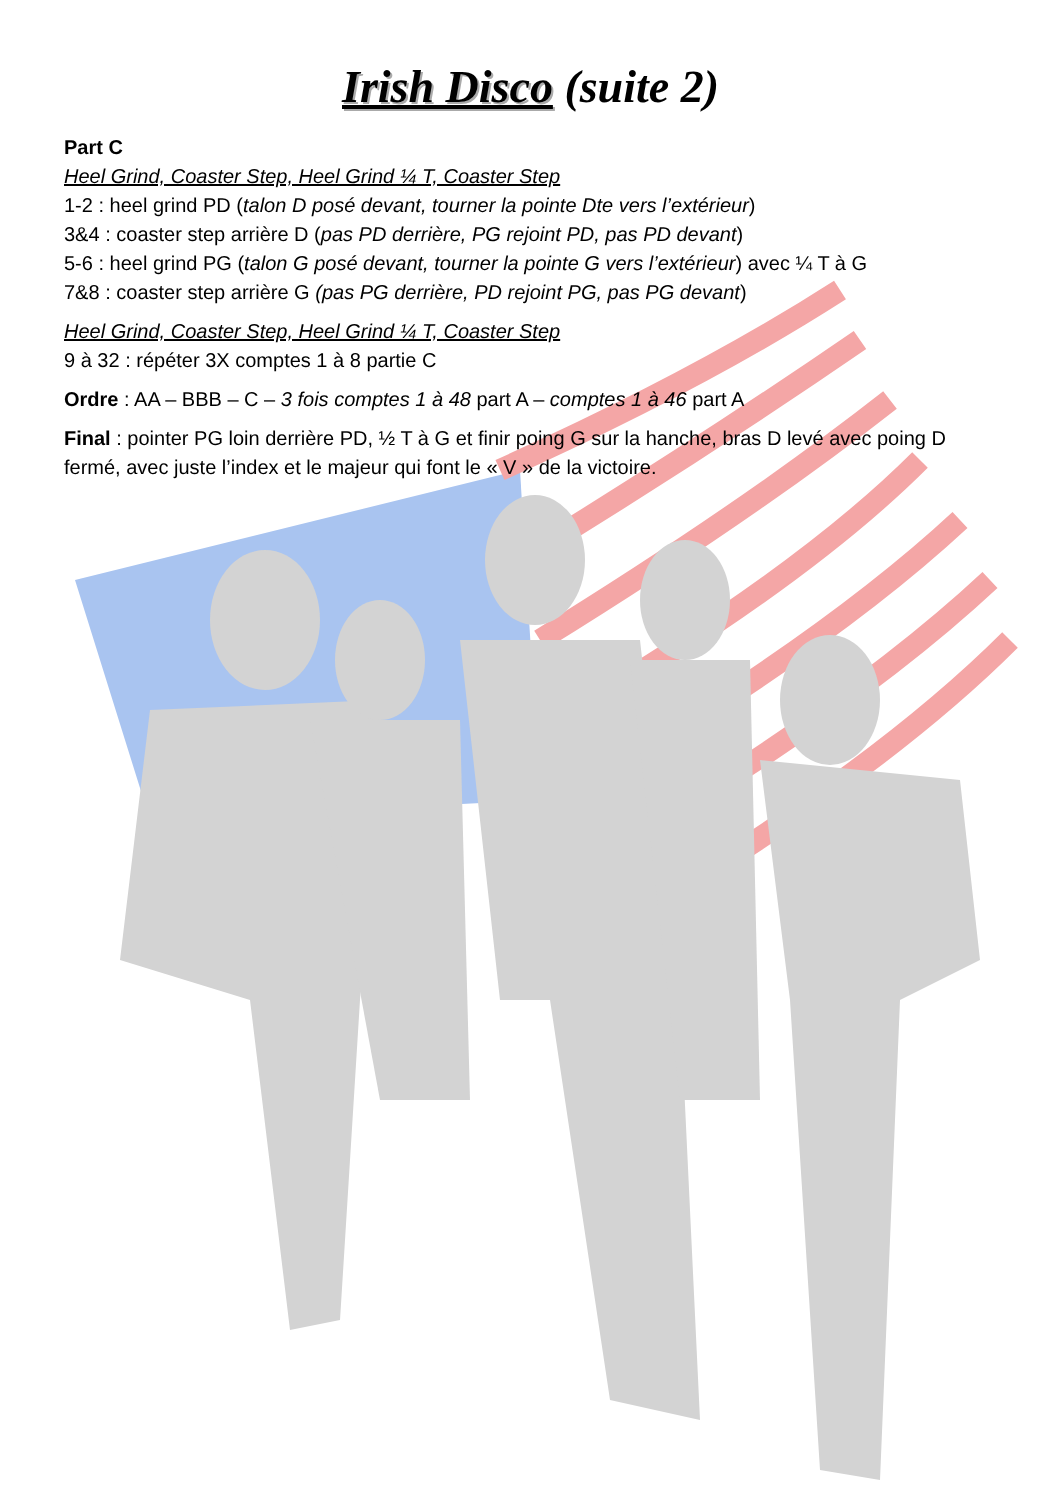Irish Disco (suite 2)
Part C
Heel Grind, Coaster Step, Heel Grind ¼ T, Coaster Step
1-2 : heel grind PD (talon D posé devant, tourner la pointe Dte vers l’extérieur)
3&4 : coaster step arrière D (pas PD derrière, PG rejoint PD, pas PD devant)
5-6 : heel grind PG (talon G posé devant, tourner la pointe G vers l’extérieur) avec ¼ T à G
7&8 : coaster step arrière G (pas PG derrière, PD rejoint PG, pas PG devant)
Heel Grind, Coaster Step, Heel Grind ¼ T, Coaster Step
9 à 32 : répéter 3X comptes 1 à 8 partie C
Ordre : AA – BBB – C – 3 fois comptes 1 à 48 part A – comptes 1 à 46 part A
Final : pointer PG loin derrière PD, ½ T à G et finir poing G sur la hanche, bras D levé avec poing D fermé, avec juste l’index et le majeur qui font le « V » de la victoire.